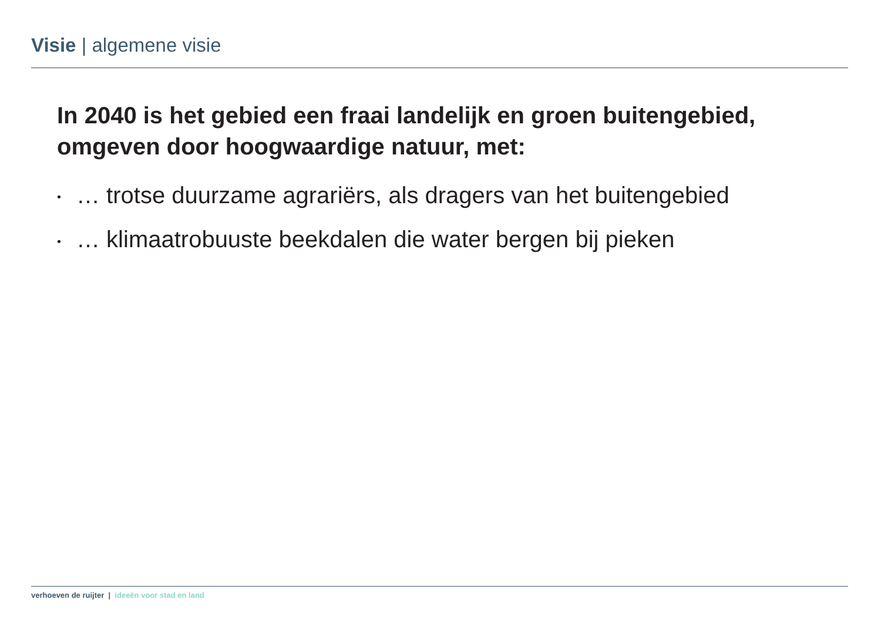Visie | algemene visie
In 2040 is het gebied een fraai landelijk en groen buitengebied, omgeven door hoogwaardige natuur, met:
• … trotse duurzame agrariërs, als dragers van het buitengebied
• … klimaatrobuuste beekdalen die water bergen bij pieken
verhoeven de ruijter | ideeën voor stad en land